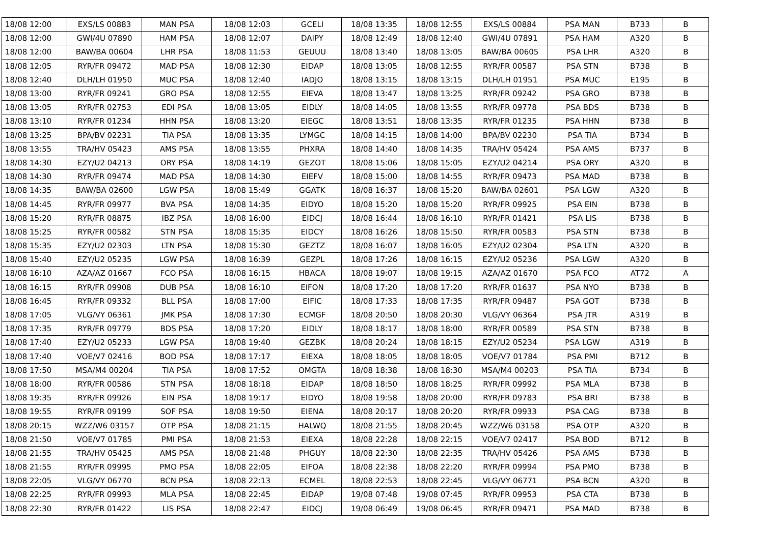| 18/08 12:00 | EXS/LS 00883 | MAN PSA | 18/08 12:03 | GCELI | 18/08 13:35 | 18/08 12:55 | EXS/LS 00884 | PSA MAN | B733 | B |
| 18/08 12:00 | GWI/4U 07890 | HAM PSA | 18/08 12:07 | DAIPY | 18/08 12:49 | 18/08 12:40 | GWI/4U 07891 | PSA HAM | A320 | B |
| 18/08 12:00 | BAW/BA 00604 | LHR PSA | 18/08 11:53 | GEUUU | 18/08 13:40 | 18/08 13:05 | BAW/BA 00605 | PSA LHR | A320 | B |
| 18/08 12:05 | RYR/FR 09472 | MAD PSA | 18/08 12:30 | EIDAP | 18/08 13:05 | 18/08 12:55 | RYR/FR 00587 | PSA STN | B738 | B |
| 18/08 12:40 | DLH/LH 01950 | MUC PSA | 18/08 12:40 | IADJO | 18/08 13:15 | 18/08 13:15 | DLH/LH 01951 | PSA MUC | E195 | B |
| 18/08 13:00 | RYR/FR 09241 | GRO PSA | 18/08 12:55 | EIEVA | 18/08 13:47 | 18/08 13:25 | RYR/FR 09242 | PSA GRO | B738 | B |
| 18/08 13:05 | RYR/FR 02753 | EDI PSA | 18/08 13:05 | EIDLY | 18/08 14:05 | 18/08 13:55 | RYR/FR 09778 | PSA BDS | B738 | B |
| 18/08 13:10 | RYR/FR 01234 | HHN PSA | 18/08 13:20 | EIEGC | 18/08 13:51 | 18/08 13:35 | RYR/FR 01235 | PSA HHN | B738 | B |
| 18/08 13:25 | BPA/BV 02231 | TIA PSA | 18/08 13:35 | LYMGC | 18/08 14:15 | 18/08 14:00 | BPA/BV 02230 | PSA TIA | B734 | B |
| 18/08 13:55 | TRA/HV 05423 | AMS PSA | 18/08 13:55 | PHXRA | 18/08 14:40 | 18/08 14:35 | TRA/HV 05424 | PSA AMS | B737 | B |
| 18/08 14:30 | EZY/U2 04213 | ORY PSA | 18/08 14:19 | GEZOT | 18/08 15:06 | 18/08 15:05 | EZY/U2 04214 | PSA ORY | A320 | B |
| 18/08 14:30 | RYR/FR 09474 | MAD PSA | 18/08 14:30 | EIEFV | 18/08 15:00 | 18/08 14:55 | RYR/FR 09473 | PSA MAD | B738 | B |
| 18/08 14:35 | BAW/BA 02600 | LGW PSA | 18/08 15:49 | GGATK | 18/08 16:37 | 18/08 15:20 | BAW/BA 02601 | PSA LGW | A320 | B |
| 18/08 14:45 | RYR/FR 09977 | BVA PSA | 18/08 14:35 | EIDYO | 18/08 15:20 | 18/08 15:20 | RYR/FR 09925 | PSA EIN | B738 | B |
| 18/08 15:20 | RYR/FR 08875 | IBZ PSA | 18/08 16:00 | EIDCJ | 18/08 16:44 | 18/08 16:10 | RYR/FR 01421 | PSA LIS | B738 | B |
| 18/08 15:25 | RYR/FR 00582 | STN PSA | 18/08 15:35 | EIDCY | 18/08 16:26 | 18/08 15:50 | RYR/FR 00583 | PSA STN | B738 | B |
| 18/08 15:35 | EZY/U2 02303 | LTN PSA | 18/08 15:30 | GEZTZ | 18/08 16:07 | 18/08 16:05 | EZY/U2 02304 | PSA LTN | A320 | B |
| 18/08 15:40 | EZY/U2 05235 | LGW PSA | 18/08 16:39 | GEZPL | 18/08 17:26 | 18/08 16:15 | EZY/U2 05236 | PSA LGW | A320 | B |
| 18/08 16:10 | AZA/AZ 01667 | FCO PSA | 18/08 16:15 | HBACA | 18/08 19:07 | 18/08 19:15 | AZA/AZ 01670 | PSA FCO | AT72 | A |
| 18/08 16:15 | RYR/FR 09908 | DUB PSA | 18/08 16:10 | EIFON | 18/08 17:20 | 18/08 17:20 | RYR/FR 01637 | PSA NYO | B738 | B |
| 18/08 16:45 | RYR/FR 09332 | BLL PSA | 18/08 17:00 | EIFIC | 18/08 17:33 | 18/08 17:35 | RYR/FR 09487 | PSA GOT | B738 | B |
| 18/08 17:05 | VLG/VY 06361 | JMK PSA | 18/08 17:30 | ECMGF | 18/08 20:50 | 18/08 20:30 | VLG/VY 06364 | PSA JTR | A319 | B |
| 18/08 17:35 | RYR/FR 09779 | BDS PSA | 18/08 17:20 | EIDLY | 18/08 18:17 | 18/08 18:00 | RYR/FR 00589 | PSA STN | B738 | B |
| 18/08 17:40 | EZY/U2 05233 | LGW PSA | 18/08 19:40 | GEZBK | 18/08 20:24 | 18/08 18:15 | EZY/U2 05234 | PSA LGW | A319 | B |
| 18/08 17:40 | VOE/V7 02416 | BOD PSA | 18/08 17:17 | EIEXA | 18/08 18:05 | 18/08 18:05 | VOE/V7 01784 | PSA PMI | B712 | B |
| 18/08 17:50 | MSA/M4 00204 | TIA PSA | 18/08 17:52 | OMGTA | 18/08 18:38 | 18/08 18:30 | MSA/M4 00203 | PSA TIA | B734 | B |
| 18/08 18:00 | RYR/FR 00586 | STN PSA | 18/08 18:18 | EIDAP | 18/08 18:50 | 18/08 18:25 | RYR/FR 09992 | PSA MLA | B738 | B |
| 18/08 19:35 | RYR/FR 09926 | EIN PSA | 18/08 19:17 | EIDYO | 18/08 19:58 | 18/08 20:00 | RYR/FR 09783 | PSA BRI | B738 | B |
| 18/08 19:55 | RYR/FR 09199 | SOF PSA | 18/08 19:50 | EIENA | 18/08 20:17 | 18/08 20:20 | RYR/FR 09933 | PSA CAG | B738 | B |
| 18/08 20:15 | WZZ/W6 03157 | OTP PSA | 18/08 21:15 | HALWQ | 18/08 21:55 | 18/08 20:45 | WZZ/W6 03158 | PSA OTP | A320 | B |
| 18/08 21:50 | VOE/V7 01785 | PMI PSA | 18/08 21:53 | EIEXA | 18/08 22:28 | 18/08 22:15 | VOE/V7 02417 | PSA BOD | B712 | B |
| 18/08 21:55 | TRA/HV 05425 | AMS PSA | 18/08 21:48 | PHGUY | 18/08 22:30 | 18/08 22:35 | TRA/HV 05426 | PSA AMS | B738 | B |
| 18/08 21:55 | RYR/FR 09995 | PMO PSA | 18/08 22:05 | EIFOA | 18/08 22:38 | 18/08 22:20 | RYR/FR 09994 | PSA PMO | B738 | B |
| 18/08 22:05 | VLG/VY 06770 | BCN PSA | 18/08 22:13 | ECMEL | 18/08 22:53 | 18/08 22:45 | VLG/VY 06771 | PSA BCN | A320 | B |
| 18/08 22:25 | RYR/FR 09993 | MLA PSA | 18/08 22:45 | EIDAP | 19/08 07:48 | 19/08 07:45 | RYR/FR 09953 | PSA CTA | B738 | B |
| 18/08 22:30 | RYR/FR 01422 | LIS PSA | 18/08 22:47 | EIDCJ | 19/08 06:49 | 19/08 06:45 | RYR/FR 09471 | PSA MAD | B738 | B |